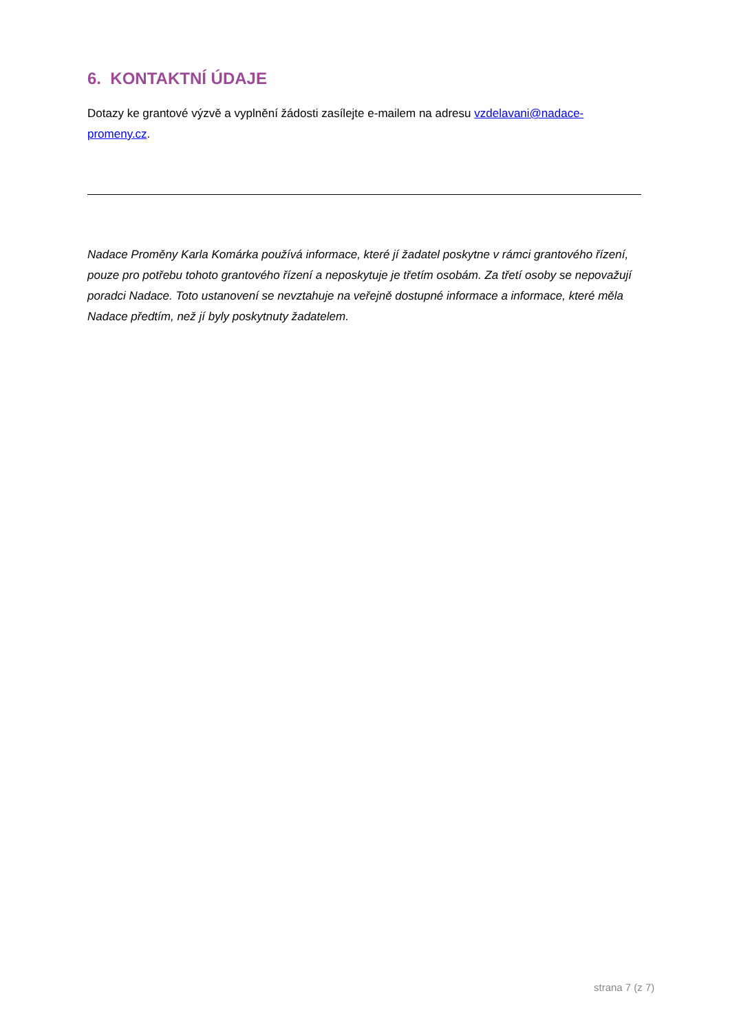6. KONTAKTNÍ ÚDAJE
Dotazy ke grantové výzvě a vyplnění žádosti zasílejte e-mailem na adresu vzdelavani@nadace-promeny.cz.
Nadace Proměny Karla Komárka používá informace, které jí žadatel poskytne v rámci grantového řízení, pouze pro potřebu tohoto grantového řízení a neposkytuje je třetím osobám. Za třetí osoby se nepovažují poradci Nadace. Toto ustanovení se nevztahuje na veřejně dostupné informace a informace, které měla Nadace předtím, než jí byly poskytnuty žadatelem.
strana 7 (z 7)